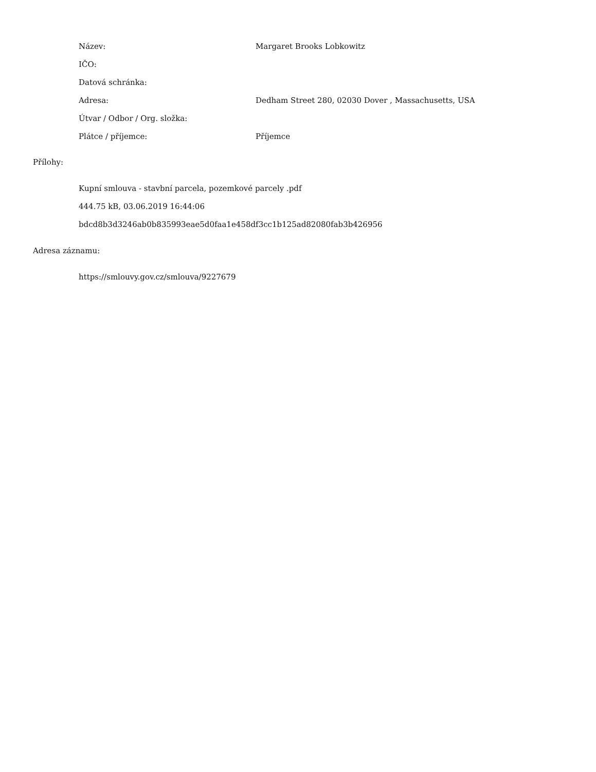| Název: | Margaret Brooks Lobkowitz |
| IČO: | |
| Datová schránka: | |
| Adresa: | Dedham Street 280, 02030 Dover , Massachusetts, USA |
| Útvar / Odbor / Org. složka: | |
| Plátce / příjemce: | Příjemce |
Přílohy:
Kupní smlouva - stavbní parcela, pozemkové parcely .pdf
444.75 kB, 03.06.2019 16:44:06
bdcd8b3d3246ab0b835993eae5d0faa1e458df3cc1b125ad82080fab3b426956
Adresa záznamu:
https://smlouvy.gov.cz/smlouva/9227679